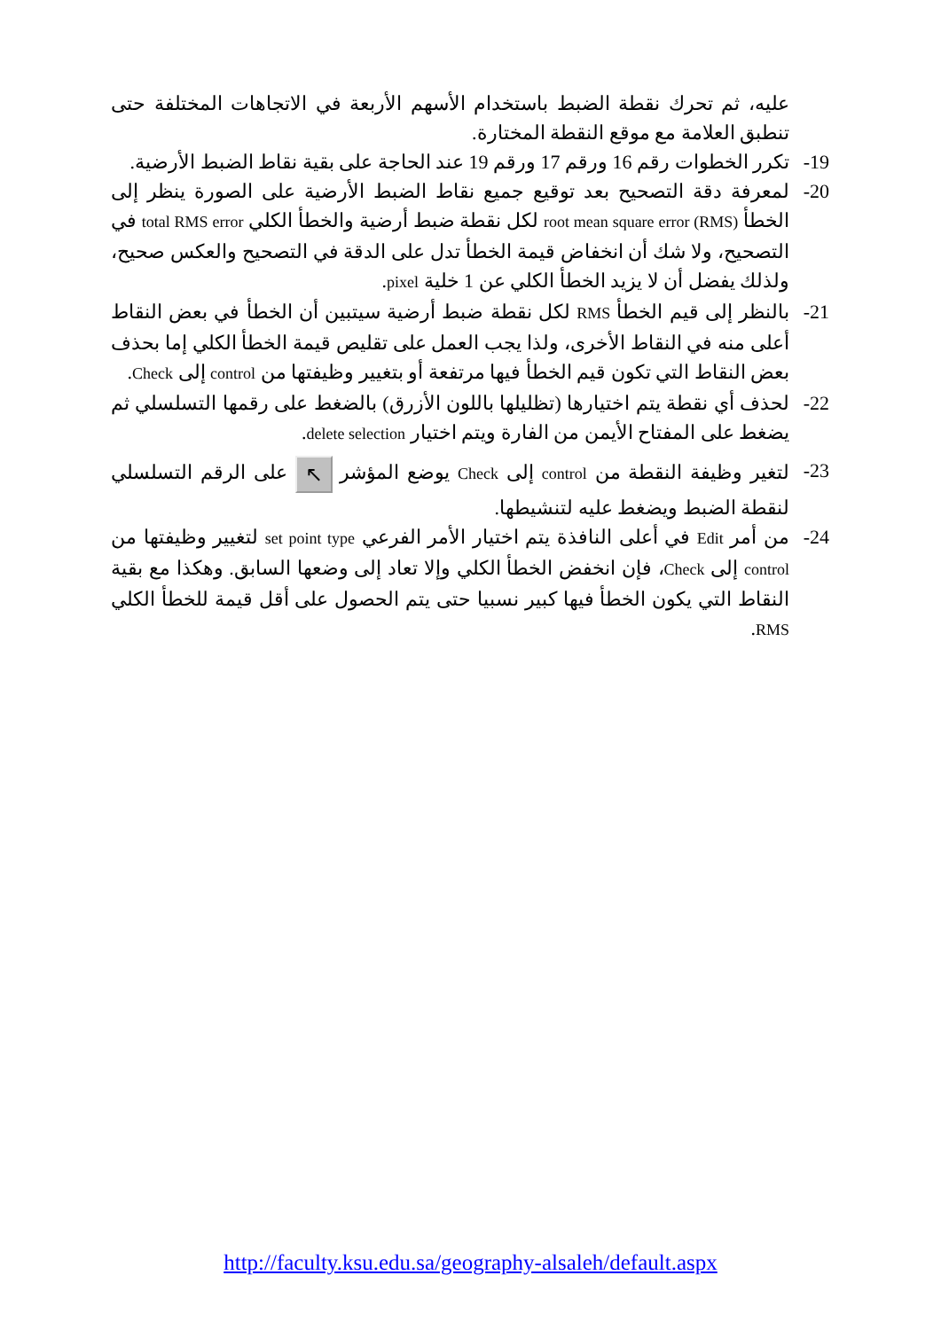عليه، ثم تحرك نقطة الضبط باستخدام الأسهم الأربعة في الاتجاهات المختلفة حتى تنطبق العلامة مع موقع النقطة المختارة.
19- تكرر الخطوات رقم 16 ورقم 17 ورقم 19 عند الحاجة على بقية نقاط الضبط الأرضية.
20- لمعرفة دقة التصحيح بعد توقيع جميع نقاط الضبط الأرضية على الصورة ينظر إلى الخطأ root mean square error (RMS) لكل نقطة ضبط أرضية والخطأ الكلي total RMS error في التصحيح، ولا شك أن انخفاض قيمة الخطأ تدل على الدقة في التصحيح والعكس صحيح، ولذلك يفضل أن لا يزيد الخطأ الكلي عن 1 خلية pixel.
21- بالنظر إلى قيم الخطأ RMS لكل نقطة ضبط أرضية سيتبين أن الخطأ في بعض النقاط أعلى منه في النقاط الأخرى، ولذا يجب العمل على تقليص قيمة الخطأ الكلي إما بحذف بعض النقاط التي تكون قيم الخطأ فيها مرتفعة أو بتغيير وظيفتها من control إلى Check.
22- لحذف أي نقطة يتم اختيارها (تظليلها باللون الأزرق) بالضغط على رقمها التسلسلي ثم يضغط على المفتاح الأيمن من الفارة ويتم اختيار delete selection.
23- لتغير وظيفة النقطة من control إلى Check يوضع المؤشر ↖ على الرقم التسلسلي لنقطة الضبط ويضغط عليه لتنشيطها.
24- من أمر Edit في أعلى النافذة يتم اختيار الأمر الفرعي set point type لتغيير وظيفتها من control إلى Check، فإن انخفض الخطأ الكلي وإلا تعاد إلى وضعها السابق. وهكذا مع بقية النقاط التي يكون الخطأ فيها كبير نسبيا حتى يتم الحصول على أقل قيمة للخطأ الكلي RMS.
http://faculty.ksu.edu.sa/geography-alsaleh/default.aspx